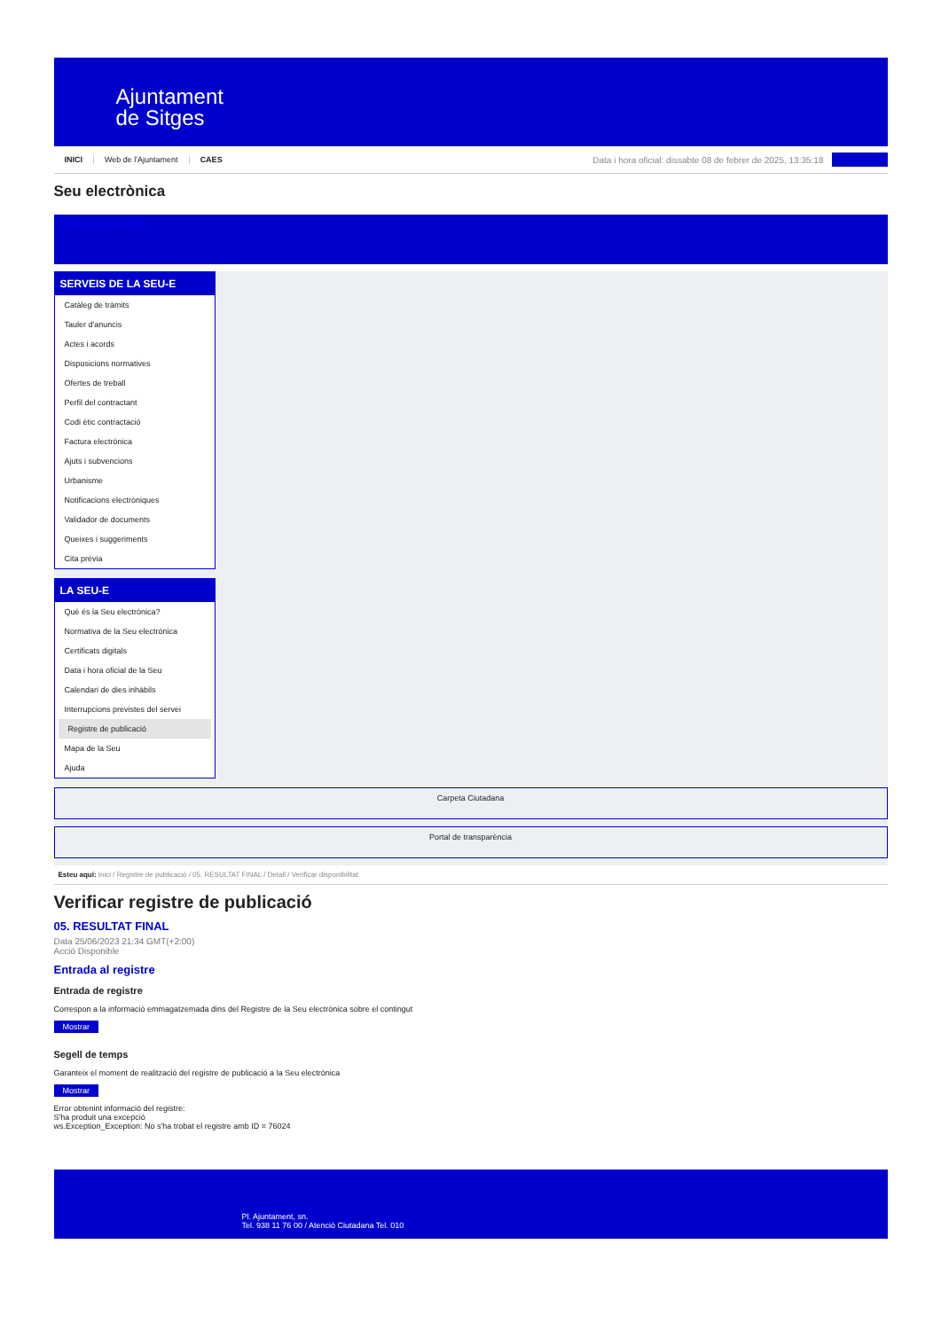Ajuntament
de Sitges
INICI Web de l'Ajuntament CAES
Data i hora oficial: dissabte 08 de febrer de 2025, 13:35:18
Directoris
Seu electrònica
Obtenir còpia autèntica
SERVEIS DE LA SEU-E
Catàleg de tràmits
Tauler d'anuncis
Actes i acords
Disposicions normatives
Ofertes de treball
Perfil del contractant
Codi ètic contractació
Factura electrònica
Ajuts i subvencions
Urbanisme
Notificacions electròniques
Validador de documents
Queixes i suggeriments
Cita prèvia
LA SEU-E
Què és la Seu electrònica?
Normativa de la Seu electrònica
Certificats digitals
Data i hora oficial de la Seu
Calendari de dies inhàbils
Interrupcions previstes del servei
Registre de publicació
Mapa de la Seu
Ajuda
Carpeta Ciutadana
Portal de transparència
Esteu aquí: Inici / Registre de publicació / 05. RESULTAT FINAL / Detall / Verificar disponibilitat
Verificar registre de publicació
05. RESULTAT FINAL
Data 25/06/2023 21:34 GMT(+2:00)
Acció Disponible
Entrada al registre
Entrada de registre
Correspon a la informació emmagatzemada dins del Registre de la Seu electrònica sobre el contingut
Mostrar
Segell de temps
Garanteix el moment de realització del registre de publicació a la Seu electrònica
Mostrar
Error obtenint informació del registre:
S'ha produit una excepció
ws.Exception_Exception: No s'ha trobat el registre amb ID = 76024
Pl. Ajuntament, sn.
Tel. 938 11 76 00 / Atenció Ciutadana Tel. 010